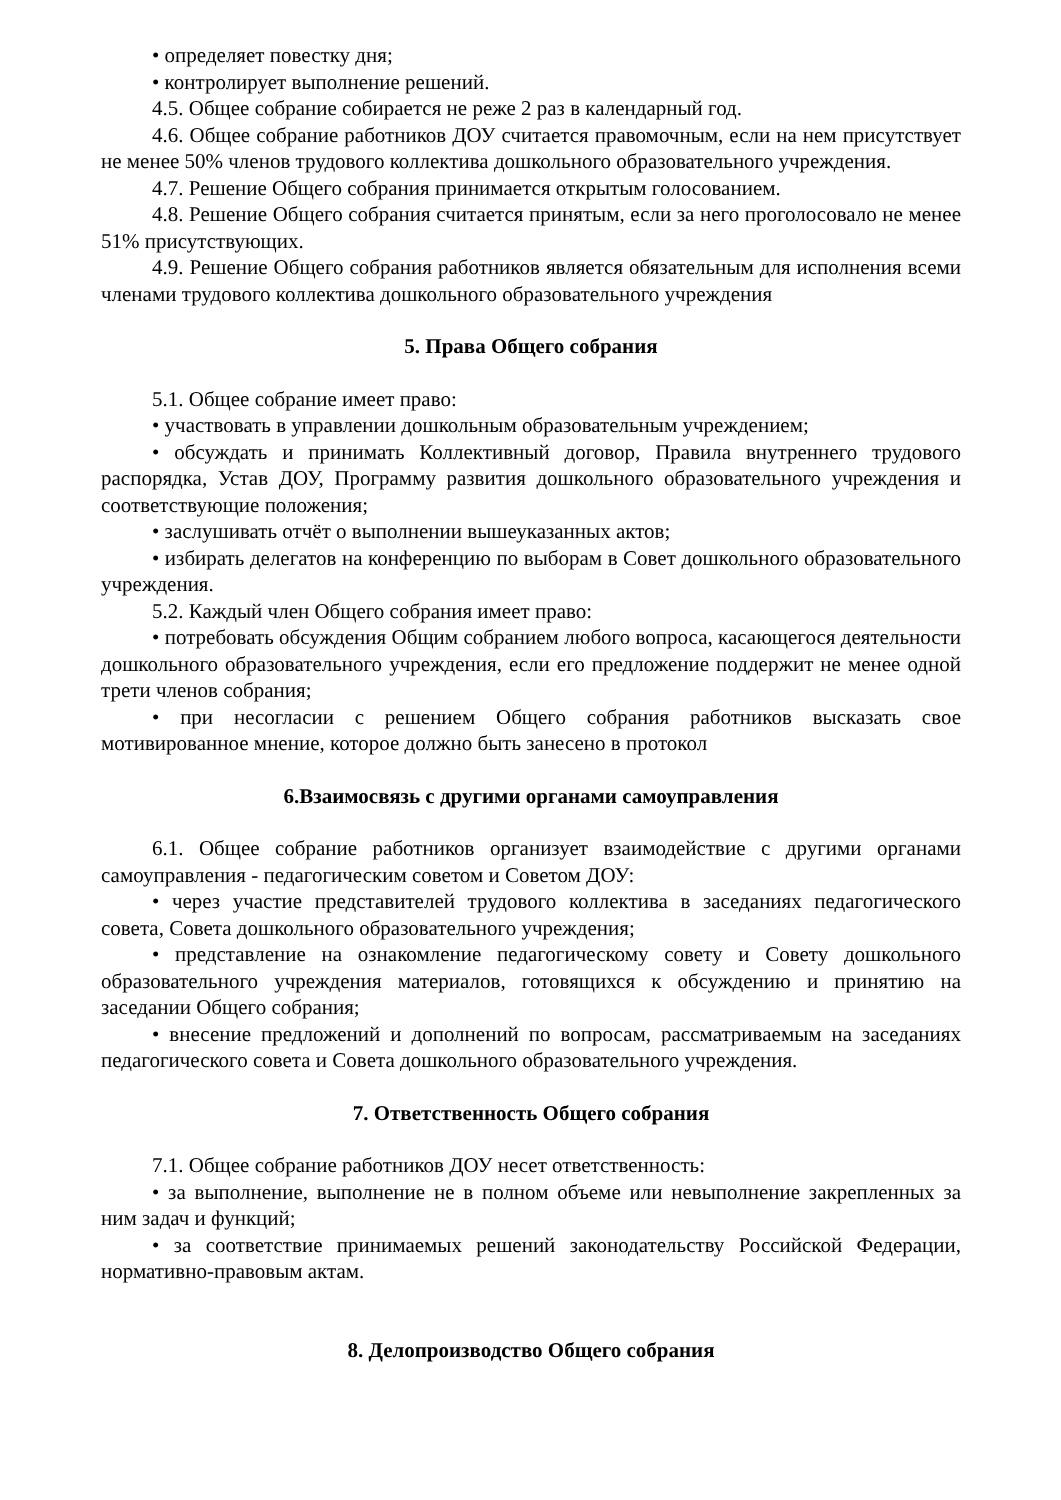• определяет повестку дня;
• контролирует выполнение решений.
4.5. Общее собрание собирается не реже 2 раз в календарный год.
4.6. Общее собрание работников ДОУ считается правомочным, если на нем присутствует не менее 50% членов трудового коллектива дошкольного образовательного учреждения.
4.7. Решение Общего собрания принимается открытым голосованием.
4.8. Решение Общего собрания считается принятым, если за него проголосовало не менее 51% присутствующих.
4.9. Решение Общего собрания работников является обязательным для исполнения всеми членами трудового коллектива дошкольного образовательного учреждения
5. Права Общего собрания
5.1. Общее собрание имеет право:
• участвовать в управлении дошкольным образовательным учреждением;
• обсуждать и принимать Коллективный договор, Правила внутреннего трудового распорядка, Устав ДОУ, Программу развития дошкольного образовательного учреждения и соответствующие положения;
• заслушивать отчёт о выполнении вышеуказанных актов;
• избирать делегатов на конференцию по выборам в Совет дошкольного образовательного учреждения.
5.2. Каждый член Общего собрания имеет право:
• потребовать обсуждения Общим собранием любого вопроса, касающегося деятельности дошкольного образовательного учреждения, если его предложение поддержит не менее одной трети членов собрания;
• при несогласии с решением Общего собрания работников высказать свое мотивированное мнение, которое должно быть занесено в протокол
6.Взаимосвязь с другими органами самоуправления
6.1. Общее собрание работников организует взаимодействие с другими органами самоуправления - педагогическим советом и Советом ДОУ:
• через участие представителей трудового коллектива в заседаниях педагогического совета, Совета дошкольного образовательного учреждения;
• представление на ознакомление педагогическому совету и Совету дошкольного образовательного учреждения материалов, готовящихся к обсуждению и принятию на заседании Общего собрания;
• внесение предложений и дополнений по вопросам, рассматриваемым на заседаниях педагогического совета и Совета дошкольного образовательного учреждения.
7. Ответственность Общего собрания
7.1. Общее собрание работников ДОУ несет ответственность:
• за выполнение, выполнение не в полном объеме или невыполнение закрепленных за ним задач и функций;
• за соответствие принимаемых решений законодательству Российской Федерации, нормативно-правовым актам.
8. Делопроизводство Общего собрания